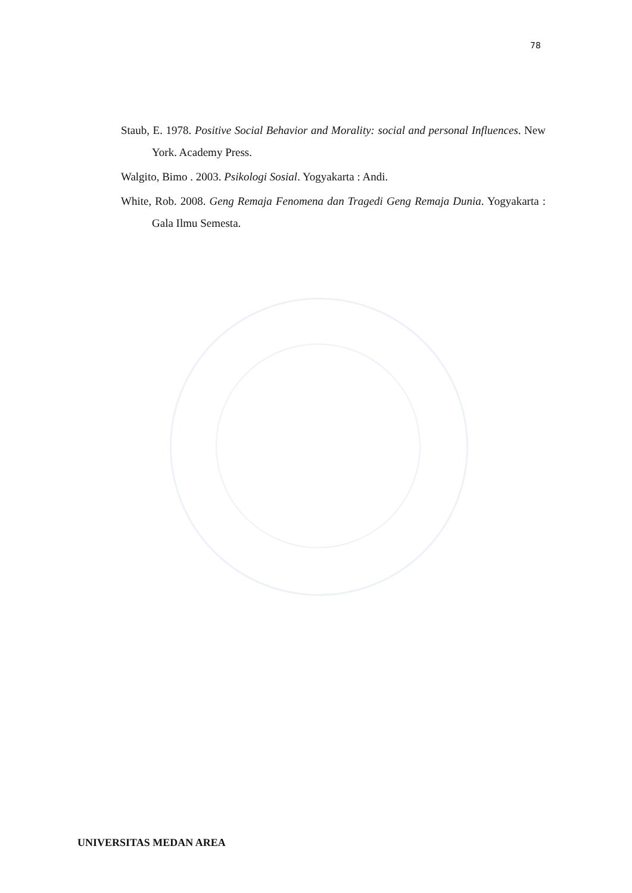78
Staub, E. 1978. Positive Social Behavior and Morality: social and personal Influences. New York. Academy Press.
Walgito, Bimo . 2003. Psikologi Sosial. Yogyakarta : Andi.
White, Rob. 2008. Geng Remaja Fenomena dan Tragedi Geng Remaja Dunia. Yogyakarta : Gala Ilmu Semesta.
UNIVERSITAS MEDAN AREA